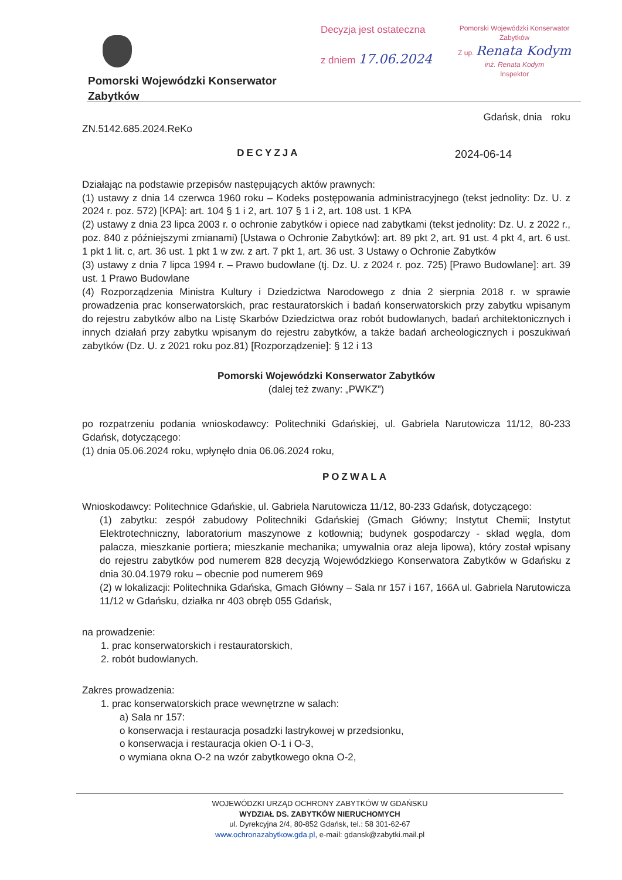Pomorski Wojewódzki Konserwator Zabytków Decyzja jest ostateczna
z dniem 17.06.2024
Pomorski Wojewódzki Konserwator Zabytków
Z up. Renata Kodym
inż. Renata Kodym
Inspektor
ZN.5142.685.2024.ReKo Gdańsk, dnia roku
DECYZJA 2024-06-14
Działając na podstawie przepisów następujących aktów prawnych:
(1) ustawy z dnia 14 czerwca 1960 roku – Kodeks postępowania administracyjnego (tekst jednolity: Dz. U. z 2024 r. poz. 572) [KPA]: art. 104 § 1 i 2, art. 107 § 1 i 2, art. 108 ust. 1 KPA
(2) ustawy z dnia 23 lipca 2003 r. o ochronie zabytków i opiece nad zabytkami (tekst jednolity: Dz. U. z 2022 r., poz. 840 z późniejszymi zmianami) [Ustawa o Ochronie Zabytków]: art. 89 pkt 2, art. 91 ust. 4 pkt 4, art. 6 ust. 1 pkt 1 lit. c, art. 36 ust. 1 pkt 1 w zw. z art. 7 pkt 1, art. 36 ust. 3 Ustawy o Ochronie Zabytków
(3) ustawy z dnia 7 lipca 1994 r. – Prawo budowlane (tj. Dz. U. z 2024 r. poz. 725) [Prawo Budowlane]: art. 39 ust. 1 Prawo Budowlane
(4) Rozporządzenia Ministra Kultury i Dziedzictwa Narodowego z dnia 2 sierpnia 2018 r. w sprawie prowadzenia prac konserwatorskich, prac restauratorskich i badań konserwatorskich przy zabytku wpisanym do rejestru zabytków albo na Listę Skarbów Dziedzictwa oraz robót budowlanych, badań architektonicznych i innych działań przy zabytku wpisanym do rejestru zabytków, a także badań archeologicznych i poszukiwań zabytków (Dz. U. z 2021 roku poz.81) [Rozporządzenie]: § 12 i 13
Pomorski Wojewódzki Konserwator Zabytków
(dalej też zwany: „PWKZ”)
po rozpatrzeniu podania wnioskodawcy: Politechniki Gdańskiej, ul. Gabriela Narutowicza 11/12, 80-233 Gdańsk, dotyczącego:
(1) dnia 05.06.2024 roku, wpłynęło dnia 06.06.2024 roku,
POZWALA
Wnioskodawcy: Politechnice Gdańskie, ul. Gabriela Narutowicza 11/12, 80-233 Gdańsk, dotyczącego:
(1) zabytku: zespół zabudowy Politechniki Gdańskiej (Gmach Główny; Instytut Chemii; Instytut Elektrotechniczny, laboratorium maszynowe z kotłownią; budynek gospodarczy - skład węgla, dom palacza, mieszkanie portiera; mieszkanie mechanika; umywalnia oraz aleja lipowa), który został wpisany do rejestru zabytków pod numerem 828 decyzją Wojewódzkiego Konserwatora Zabytków w Gdańsku z dnia 30.04.1979 roku – obecnie pod numerem 969
(2) w lokalizacji: Politechnika Gdańska, Gmach Główny – Sala nr 157 i 167, 166A ul. Gabriela Narutowicza 11/12 w Gdańsku, działka nr 403 obręb 055 Gdańsk,
na prowadzenie:
1. prac konserwatorskich i restauratorskich,
2. robót budowlanych.
Zakres prowadzenia:
1. prac konserwatorskich prace wewnętrzne w salach:
a) Sala nr 157:
o konserwacja i restauracja posadzki lastrykowej w przedsionku,
o konserwacja i restauracja okien O-1 i O-3,
o wymiana okna O-2 na wzór zabytkowego okna O-2,
WOJEWÓDZKI URZĄD OCHRONY ZABYTKÓW W GDAŃSKU
WYDZIAŁ DS. ZABYTKÓW NIERUCHOMYCH
ul. Dyrekcyjna 2/4, 80-852 Gdańsk, tel.: 58 301-62-67
www.ochronazabytkow.gda.pl, e-mail: gdansk@zabytki.mail.pl